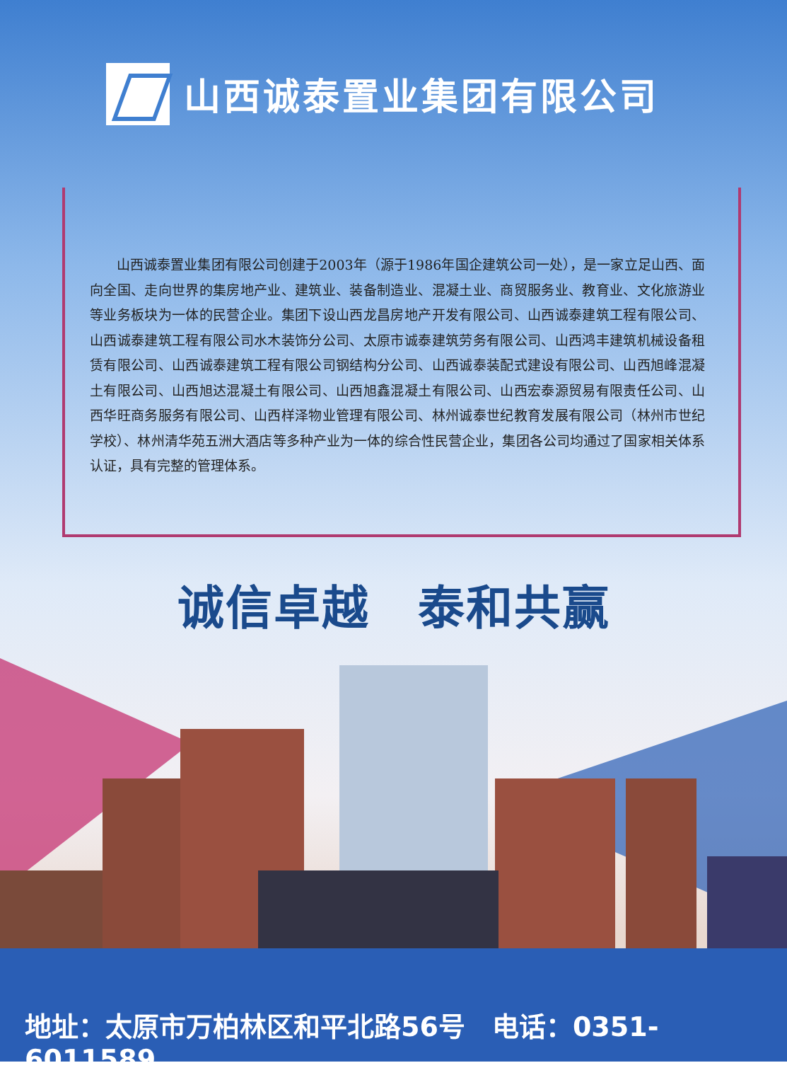山西诚泰置业集团有限公司
山西诚泰置业集团有限公司创建于2003年（源于1986年国企建筑公司一处），是一家立足山西、面向全国、走向世界的集房地产业、建筑业、装备制造业、混凝土业、商贸服务业、教育业、文化旅游业等业务板块为一体的民营企业。集团下设山西龙昌房地产开发有限公司、山西诚泰建筑工程有限公司、山西诚泰建筑工程有限公司水木装饰分公司、太原市诚泰建筑劳务有限公司、山西鸿丰建筑机械设备租赁有限公司、山西诚泰建筑工程有限公司钢结构分公司、山西诚泰装配式建设有限公司、山西旭峰混凝土有限公司、山西旭达混凝土有限公司、山西旭鑫混凝土有限公司、山西宏泰源贸易有限责任公司、山西华旺商务服务有限公司、山西样泽物业管理有限公司、林州诚泰世纪教育发展有限公司（林州市世纪学校）、林州清华苑五洲大酒店等多种产业为一体的综合性民营企业，集团各公司均通过了国家相关体系认证，具有完整的管理体系。
诚信卓越　泰和共赢
地址：太原市万柏林区和平北路56号　电话：0351-6011589